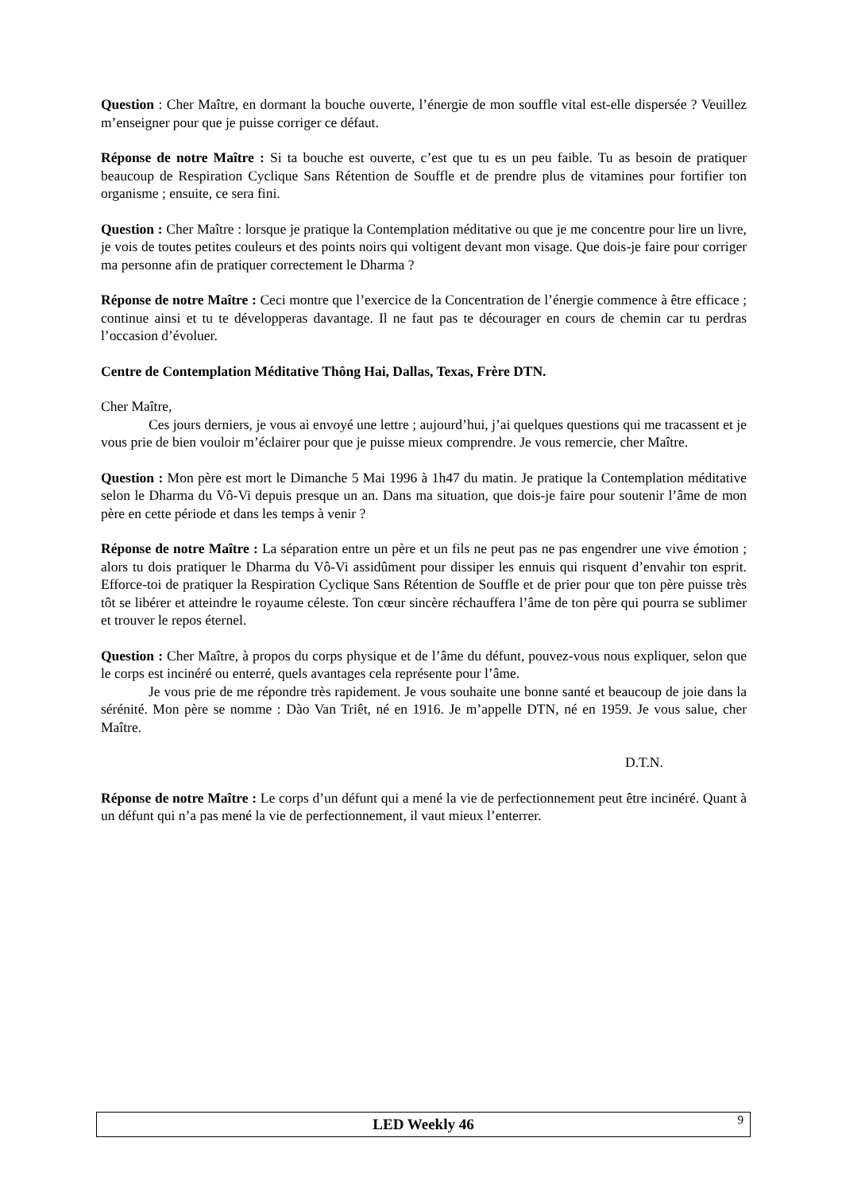Question : Cher Maître, en dormant la bouche ouverte, l’énergie de mon souffle vital est-elle dispersée ? Veuillez m’enseigner pour que je puisse corriger ce défaut.
Réponse de notre Maître : Si ta bouche est ouverte, c’est que tu es un peu faible. Tu as besoin de pratiquer beaucoup de Respiration Cyclique Sans Rétention de Souffle et de prendre plus de vitamines pour fortifier ton organisme ; ensuite, ce sera fini.
Question : Cher Maître : lorsque je pratique la Contemplation méditative ou que je me concentre pour lire un livre, je vois de toutes petites couleurs et des points noirs qui voltigent devant mon visage. Que dois-je faire pour corriger ma personne afin de pratiquer correctement le Dharma ?
Réponse de notre Maître : Ceci montre que l’exercice de la Concentration de l’énergie commence à être efficace ; continue ainsi et tu te développeras davantage. Il ne faut pas te décourager en cours de chemin car tu perdras l’occasion d’évoluer.
Centre de Contemplation Méditative Thông Hai, Dallas, Texas, Frère DTN.
Cher Maître,
Ces jours derniers, je vous ai envoyé une lettre ; aujourd’hui, j’ai quelques questions qui me tracassent et je vous prie de bien vouloir m’éclairer pour que je puisse mieux comprendre. Je vous remercie, cher Maître.
Question : Mon père est mort le Dimanche 5 Mai 1996 à 1h47 du matin. Je pratique la Contemplation méditative selon le Dharma du Vô-Vi depuis presque un an. Dans ma situation, que dois-je faire pour soutenir l’âme de mon père en cette période et dans les temps à venir ?
Réponse de notre Maître : La séparation entre un père et un fils ne peut pas ne pas engendrer une vive émotion ; alors tu dois pratiquer le Dharma du Vô-Vi assidûment pour dissiper les ennuis qui risquent d’envahir ton esprit. Efforce-toi de pratiquer la Respiration Cyclique Sans Rétention de Souffle et de prier pour que ton père puisse très tôt se libérer et atteindre le royaume céleste. Ton cœur sincère réchauffera l’âme de ton père qui pourra se sublimer et trouver le repos éternel.
Question : Cher Maître, à propos du corps physique et de l’âme du défunt, pouvez-vous nous expliquer, selon que le corps est incinéré ou enterré, quels avantages cela représente pour l’âme.
Je vous prie de me répondre très rapidement. Je vous souhaite une bonne santé et beaucoup de joie dans la sérénité. Mon père se nomme : Dào Van Triêt, né en 1916. Je m’appelle DTN, né en 1959. Je vous salue, cher Maître.
D.T.N.
Réponse de notre Maître : Le corps d’un défunt qui a mené la vie de perfectionnement peut être incinéré. Quant à un défunt qui n’a pas mené la vie de perfectionnement, il vaut mieux l’enterrer.
LED Weekly 46
9